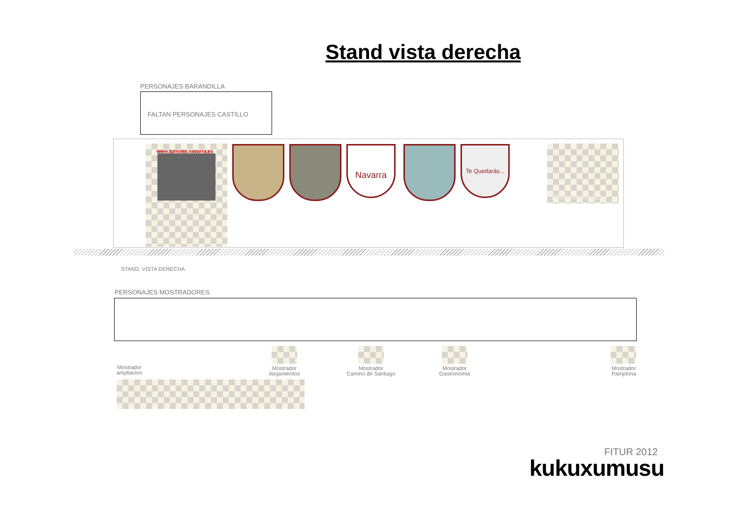Stand vista derecha
PERSONAJES BARANDILLA
FALTAN PERSONAJES CASTILLO
www.turismo.navarra.es Navarra
Te Quedarás...
El Reyno en 3D
STAND. VISTA DERECHA
PERSONAJES MOSTRADORES
Mostrador
ampliacion
Mostrador
Alojamientos
Mostrador
Camino de Santiago
Mostrador
Gastronomia
Mostrador
Pamplona
FITUR 2012
kukuxumusu